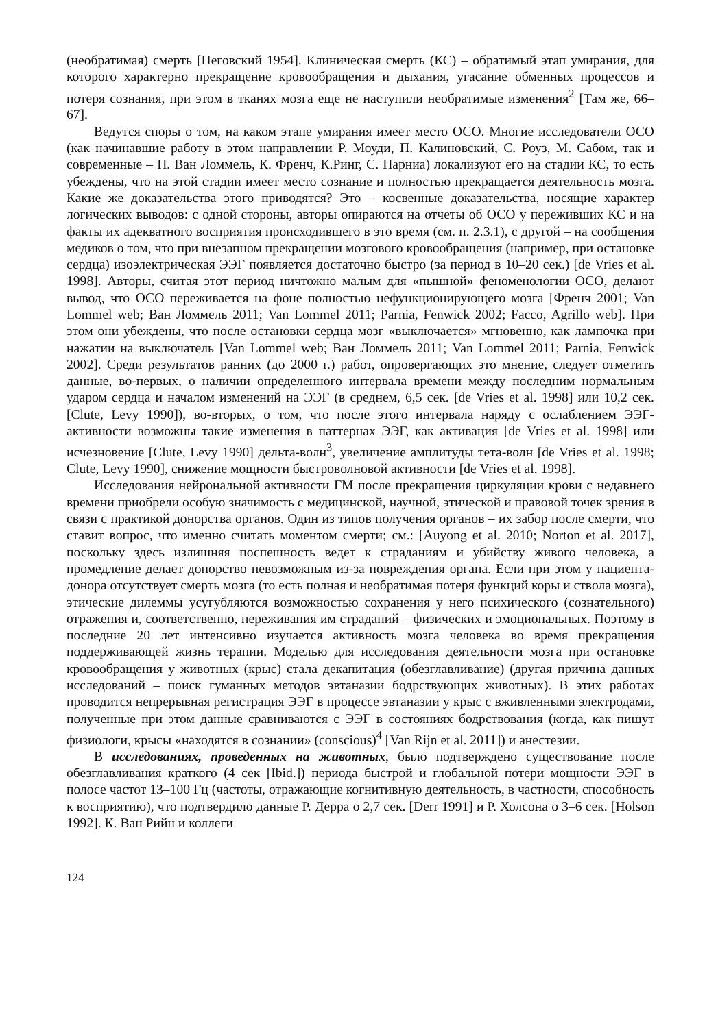(необратимая) смерть [Неговский 1954]. Клиническая смерть (КС) – обратимый этап умирания, для которого характерно прекращение кровообращения и дыхания, угасание обменных процессов и потеря сознания, при этом в тканях мозга еще не наступили необратимые изменения<sup>2</sup> [Там же, 66–67].
Ведутся споры о том, на каком этапе умирания имеет место ОСО. Многие исследователи ОСО (как начинавшие работу в этом направлении Р. Моуди, П. Калиновский, С. Роуз, М. Сабом, так и современные – П. Ван Ломмель, К. Френч, К.Ринг, С. Парниа) локализуют его на стадии КС, то есть убеждены, что на этой стадии имеет место сознание и полностью прекращается деятельность мозга. Какие же доказательства этого приводятся? Это – косвенные доказательства, носящие характер логических выводов: с одной стороны, авторы опираются на отчеты об ОСО у переживших КС и на факты их адекватного восприятия происходившего в это время (см. п. 2.3.1), с другой – на сообщения медиков о том, что при внезапном прекращении мозгового кровообращения (например, при остановке сердца) изоэлектрическая ЭЭГ появляется достаточно быстро (за период в 10–20 сек.) [de Vries et al. 1998]. Авторы, считая этот период ничтожно малым для «пышной» феноменологии ОСО, делают вывод, что ОСО переживается на фоне полностью нефункционирующего мозга [Френч 2001; Van Lommel web; Ван Ломмель 2011; Van Lommel 2011; Parnia, Fenwick 2002; Facco, Agrillo web]. При этом они убеждены, что после остановки сердца мозг «выключается» мгновенно, как лампочка при нажатии на выключатель [Van Lommel web; Ван Ломмель 2011; Van Lommel 2011; Parnia, Fenwick 2002]. Среди результатов ранних (до 2000 г.) работ, опровергающих это мнение, следует отметить данные, во-первых, о наличии определенного интервала времени между последним нормальным ударом сердца и началом изменений на ЭЭГ (в среднем, 6,5 сек. [de Vries et al. 1998] или 10,2 сек. [Clute, Levy 1990]), во-вторых, о том, что после этого интервала наряду с ослаблением ЭЭГ-активности возможны такие изменения в паттернах ЭЭГ, как активация [de Vries et al. 1998] или исчезновение [Clute, Levy 1990] дельта-волн<sup>3</sup>, увеличение амплитуды тета-волн [de Vries et al. 1998; Clute, Levy 1990], снижение мощности быстроволновой активности [de Vries et al. 1998].
Исследования нейрональной активности ГМ после прекращения циркуляции крови с недавнего времени приобрели особую значимость с медицинской, научной, этической и правовой точек зрения в связи с практикой донорства органов. Один из типов получения органов – их забор после смерти, что ставит вопрос, что именно считать моментом смерти; см.: [Auyong et al. 2010; Norton et al. 2017], поскольку здесь излишняя поспешность ведет к страданиям и убийству живого человека, а промедление делает донорство невозможным из-за повреждения органа. Если при этом у пациента-донора отсутствует смерть мозга (то есть полная и необратимая потеря функций коры и ствола мозга), этические дилеммы усугубляются возможностью сохранения у него психического (сознательного) отражения и, соответственно, переживания им страданий – физических и эмоциональных. Поэтому в последние 20 лет интенсивно изучается активность мозга человека во время прекращения поддерживающей жизнь терапии. Моделью для исследования деятельности мозга при остановке кровообращения у животных (крыс) стала декапитация (обезглавливание) (другая причина данных исследований – поиск гуманных методов эвтаназии бодрствующих животных). В этих работах проводится непрерывная регистрация ЭЭГ в процессе эвтаназии у крыс с вживленными электродами, полученные при этом данные сравниваются с ЭЭГ в состояниях бодрствования (когда, как пишут физиологи, крысы «находятся в сознании» (conscious)<sup>4</sup> [Van Rijn et al. 2011]) и анестезии.
В исследованиях, проведенных на животных, было подтверждено существование после обезглавливания краткого (4 сек [Ibid.]) периода быстрой и глобальной потери мощности ЭЭГ в полосе частот 13–100 Гц (частоты, отражающие когнитивную деятельность, в частности, способность к восприятию), что подтвердило данные Р. Дерра о 2,7 сек. [Derr 1991] и Р. Холсона о 3–6 сек. [Holson 1992]. К. Ван Рийн и коллеги
124